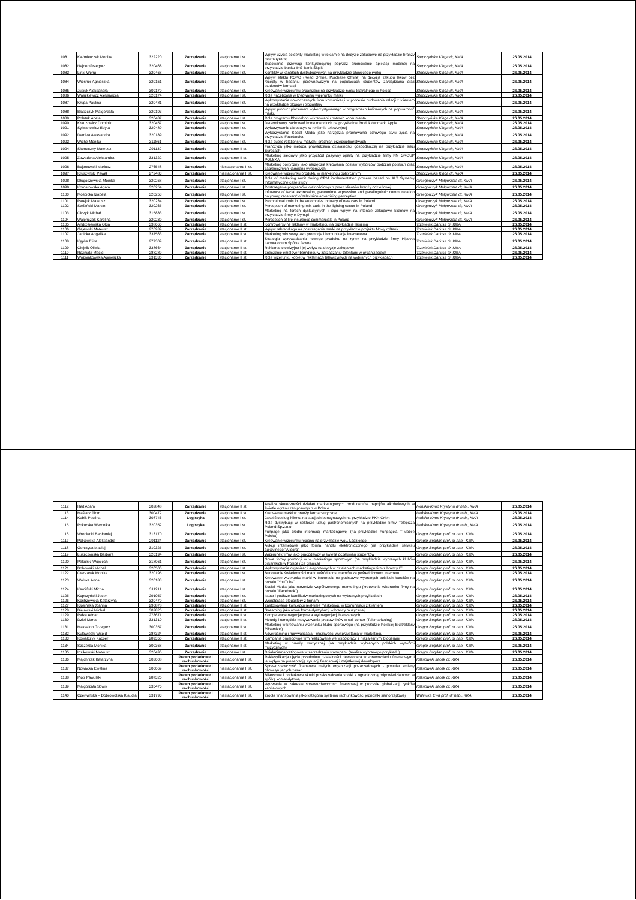| 1081 | Kaźmierczak Monika | 322220 | Zarządzanie | stacjonarne I st. | Wpływ użycia celebrity marketing w reklamie na decyzje zakupowe na przykładzie branży kosmetycznej | Stopczyńska Kinga dr, KMA | 26.05.2014 |
| 1082 | Najder Grzegorz | 320468 | Zarządzanie | stacjonarne I st. | Budowanie przewagi konkurencyjnej poprzez promowanie aplikacji mobilnej na przykładzie banku ING Bank Śląski | Stopczyńska Kinga dr, KMA | 26.05.2014 |
| 1083 | Linxi Weng | 320468 | Zarządzanie | stacjonarne I st. | Konflikty w kanałach dystrybucyjnych na przykładzie chińskiego rynku | Stopczyńska Kinga dr, KMA | 26.05.2014 |
| 1084 | Wiesner Agnieszka | 320151 | Zarządzanie | stacjonarne I st. | Wpływ efektu ROPO (Read Online, Purchase Offline) na decyzje zakupu leków bez recepty w badaniu porównawczym na populacjach studentów zarządzania oraz studentów farmacji | Stopczyńska Kinga dr, KMA | 26.05.2014 |
| 1085 | Jusiuk Aleksandra | 309170 | Zarządzanie | stacjonarne I st. | Kreowanie wizerunku organizacji na przykładzie rynku teatralnego w Polsce | Stopczyńska Kinga dr, KMA | 26.05.2014 |
| 1086 | Waszkiewicz Aleksandra | 320174 | Zarządzanie | stacjonarne I st. | Rola Facebooka w kreowaniu wizerunku marki. | Stopczyńska Kinga dr, KMA | 26.05.2014 |
| 1087 | Krupa Paulina | 320481 | Zarządzanie | stacjonarne I st. | Wykorzystanie nowoczesnych form komunikacji w procesie budowania relacji z klientem na przykładzie blogów i blogosfery | Stopczyńska Kinga dr, KMA | 26.05.2014 |
| 1088 | Błaszczyk Małgorzata | 320193 | Zarządzanie | stacjonarne I st. | Wpływ product placement wykorzystywanego w programach kulinarnych na popularność marki. | Stopczyńska Kinga dr, KMA | 26.05.2014 |
| 1089 | Poletek Aneta | 320487 | Zarządzanie | stacjonarne I st. | Rola programu Photoshop w kreowaniu potrzeb konsumenta | Stopczyńska Kinga dr, KMA | 26.05.2014 |
| 1090 | Krauzowicz Dominik | 320457 | Zarządzanie | stacjonarne I st. | Determinanty zachowań konsumenckich na przykładzie Produktów marki Apple | Stopczyńska Kinga dr, KMA | 26.05.2014 |
| 1091 | Sylwanowicz Edyta | 320489 | Zarządzanie | stacjonarne I st. | Wykorzystanie akrobatyki w reklamie telewizyjnej | Stopczyńska Kinga dr, KMA | 26.05.2014 |
| 1092 | Damiza Aleksandra | 320189 | Zarządzanie | stacjonarne I st. | Wykorzystanie Social Media jako narzędzia promowania zdrowego stylu życia na przykładzie Facebooka | Stopczyńska Kinga dr, KMA | 26.05.2014 |
| 1093 | Wiche Monika | 311861 | Zarządzanie | stacjonarne I st. | Rola public relations w małych i średnich przedsiębiorstwach | Stopczyńska Kinga dr, KMA | 26.05.2014 |
| 1094 | Skoneczny Mateusz | 291139 | Zarządzanie | stacjonarne II st. | Franczyza jako metoda prowadzenia działalności gospodarczej na przykładzie sieci Eurocash | Stopczyńska Kinga dr, KMA | 26.05.2014 |
| 1095 | Zawadzka Aleksandra | 331322 | Zarządzanie | stacjonarne II st. | Marketing sieciowy jako przychód pasywny oparty na przykładzie firmy FM GROUP POLSKA | Stopczyńska Kinga dr, KMA | 26.05.2014 |
| 1096 | Bojanowski Mariusz | 276548 | Zarządzanie | niestacjonarne II st. | Marketing polityczny jako narzędzie kreowania postaw wyborców podczas polskich oraz zagranicznych kampanii wyborczych | Stopczyńska Kinga dr, KMA | 26.05.2014 |
| 1097 | Kruszyński Paweł | 272483 | Zarządzanie | niestacjonarne II st. | Kreowanie wizerunku produktu w marketingu politycznym | Stopczyńska Kinga dr, KMA | 26.05.2014 |
| 1098 | Długoszewska Monika | 320268 | Zarządzanie | stacjonarne I st. | Role of marketing audit during CRM implementation process based on ALT Systemy Informatyczne case study | Grzegorczyk Małgorzata dr, KMA | 26.05.2014 |
| 1099 | Kornatowska Agata | 320254 | Zarządzanie | stacjonarne I st. | Postrzeganie programów lojalnościowych przez klientów branży odzieżowej | Grzegorczyk Małgorzata dr, KMA | 26.05.2014 |
| 1100 | Mościcka Izabela | 320253 | Zarządzanie | stacjonarne I st. | Influence of facial expression, pantomime expression and paralinguistic communication on young receivers' of television advertising perception | Grzegorczyk Małgorzata dr, KMA | 26.05.2014 |
| 1101 | Patejuk Mateusz | 320234 | Zarządzanie | stacjonarne I st. | Promotional tools in the automotive industry of new cars in Poland | Grzegorczyk Małgorzata dr, KMA | 26.05.2014 |
| 1102 | Stefański Marcin | 320265 | Zarządzanie | stacjonarne I st. | Perception of marketing-mix tools in the lighting sector in Poland | Grzegorczyk Małgorzata dr, KMA | 26.05.2014 |
| 1103 | Olczyk Michał | 315883 | Zarządzanie | stacjonarne I st. | Marketing na forach dyskusyjnych i jego wpływ na intencje zakupowe klientów na przykładzie firmy e-Dym.pl | Grzegorczyk Małgorzata dr, KMA | 26.05.2014 |
| 1104 | Walenczak Karolina | 320230 | Zarządzanie | stacjonarne I st. | Perception of life insurance commercials in Poland | Grzegorczyk Małgorzata dr, KMA | 26.05.2014 |
| 1105 | Andrzejewska Olga | 338660 | Zarządzanie | stacjonarne II st. | Kontrowersyjne reklamy w marketingu na przykładzie rasizmu | Trzmielak Dariusz dr, KMA | 26.05.2014 |
| 1106 | Gajewski Mateusz | 276939 | Zarządzanie | stacjonarne II st. | Wpływ rebrandingu na postrzeganie marki na przykładzie projektu Nowy mBank | Trzmielak Dariusz dr, KMA | 26.05.2014 |
| 1107 | Janicka Angelika | 337563 | Zarządzanie | stacjonarne II st. | Marketing wirusowy jako promocja i komunikacja internetowa | Trzmielak Dariusz dr, KMA | 26.05.2014 |
| 1108 | Kępka Eliza | 277309 | Zarządzanie | stacjonarne II st. | Strategia wprowadzania nowego produktu na rynek na przykładzie firmy Hipovet Laboratorium Spółka Jawna | Trzmielak Dariusz dr, KMA | 26.05.2014 |
| 1109 | Olejnik Oliwia | 338664 | Zarządzanie | stacjonarne II st. | Reklama telewizyjna i jej wpływ na decyzje zakupowe | Trzmielak Dariusz dr, KMA | 26.05.2014 |
| 1110 | Rożniata Maciej | 288289 | Zarządzanie | stacjonarne II st. | Znaczenie employer barndingu w zarządzaniu talentami w organizacjach | Trzmielak Dariusz dr, KMA | 26.05.2014 |
| 1111 | Woźniakowska Agnieszka | 331330 | Zarządzanie | stacjonarne II st. | Rola wizerunku kobiet w reklamach telewizyjnych na wybranych przykładach | Trzmielak Dariusz dr, KMA | 26.05.2014 |
| 1112 | Heit Adam | 302848 | Zarządzanie | stacjonarne II st. | Analiza skuteczności działań marketingowych producentów napojów alkoholowych w świetle ograniczeń prawnych w Polsce | Iwińska-Knop Krystyna dr hab., KMA | 26.05.2014 |
| 1113 | Maślarz Piotr | 300472 | Zarządzanie | stacjonarne II st. | Kreowanie marki w branży farmaceutycznej | Iwińska-Knop Krystyna dr hab., KMA | 26.05.2014 |
| 1114 | Kubik Paulina | 308746 | Logistyka | stacjonarne I st. | Jakość obsługi klienta na stacjach benzynowych na przykładzie PKN Orlen | Iwińska-Knop Krystyna dr hab., KMA | 26.05.2014 |
| 1115 | Pokorska Weronika | 320352 | Logistyka | stacjonarne I st. | Rola dystrybucji w sektorze usług gastronomicznych na przykładzie firmy Telepizza Poland Sp.z.o.o. | Iwińska-Knop Krystyna dr hab., KMA | 26.05.2014 |
| 1116 | Wroniecki Bartłomiej | 313170 | Zarządzanie | stacjonarne I st. | Funpage jako źródło informacji marketingowej (na przykładzie Funpage'a T-Mobile Polska) | Gregor Bogdan prof. dr hab., KMA | 26.05.2014 |
| 1117 | Polkowska Aleksandra | 291124 | Zarządzanie | stacjonarne I st. | Kreowanie wizerunku regionu na przykładzie woj.. Łódzkiego | Gregor Bogdan prof. dr hab., KMA | 26.05.2014 |
| 1118 | Gorczyca Maciej | 310325 | Zarządzanie | stacjonarne I st. | Aukcjr internetowe jako forma handlu elektronicxznego (na przykładzie serwisu aukcyjnego "Allegro" | Gregor Bogdan prof. dr hab., KMA | 26.05.2014 |
| 1119 | Łuszczyńska Barbara | 320194 | Zarządzanie | stacjonarne I st. | Wizerunek firmy jako pracodawcy w świetle oczekiwań studentów | Gregor Bogdan prof. dr hab., KMA | 26.05.2014 |
| 1120 | Pakulski Wojciech | 318061 | Zarządzanie | stacjonarne I st. | Nowe formy promocji w w marketingu sportowym (na przykładzie wybranych klubów piłkarskich w Polsce i za granicą) | Gregor Bogdan prof. dr hab., KMA | 26.05.2014 |
| 1121 | Bobowski Michał | 320500 | Zarządzanie | stacjonarne I st. | Wykorzystanie organizacji e-sportowych w działaniach marketingu firm z branży IT | Gregor Bogdan prof. dr hab., KMA | 26.05.2014 |
| 1122 | Owczarek Monika | 320195 | Zarządzanie | stacjonarne I st. | Budowanie świadomości marki wśród konsumentów za pośrednictwem Internetu | Gregor Bogdan prof. dr hab., KMA | 26.05.2014 |
| 1123 | Wolska Anna | 320183 | Zarządzanie | stacjonarne I st. | Kreowanie wizerunku marki w Internecie na podstawie wybranych polskich kanałów na portalu "YouTube" | Gregor Bogdan prof. dr hab., KMA | 26.05.2014 |
| 1124 | Kamiński Michał | 311211 | Zarządzanie | stacjonarne I st. | Social Media jako narzędzie współczesnego marketingu (kreowanie wizerunku firmy na portalu "Facebook") | Gregor Bogdan prof. dr hab., KMA | 26.05.2014 |
| 1125 | Kopczyński Jacek | 291057 | Zarządzanie | stacjonarne I st. | Istota i podłoże konfliktów marketingowych na wybranych przykładach | Gregor Bogdan prof. dr hab., KMA | 26.05.2014 |
| 1126 | Kostrzewska Katarzyna | 320470 | Zarządzanie | stacjonarne I st. | Współpraca blogosfery z firmami | Gregor Bogdan prof. dr hab., KMA | 26.05.2014 |
| 1127 | Kłosińska Joanna | 290878 | Zarządzanie | stacjonarne II st. | Zastosowanie koncepcji real-time marketingu w komunikacji z klientem | Gregor Bogdan prof. dr hab., KMA | 26.05.2014 |
| 1128 | Bielawski Michał | 302826 | Zarządzanie | stacjonarne II st. | Streaming jako nowa forma dystrybucji w branży muzycznej | Gregor Bogdan prof. dr hab., KMA | 26.05.2014 |
| 1129 | Pałka Adrian | 278671 | Zarządzanie | stacjonarne II st. | Kompetencje negocjacyjne a styl negocjacji biznesowych | Gregor Bogdan prof. dr hab., KMA | 26.05.2014 |
| 1130 | Dziel Marta | 331310 | Zarządzanie | stacjonarne II st. | Metody i narzędzia motywowania pracowników w call center (Telemarketing) | Gregor Bogdan prof. dr hab., KMA | 26.05.2014 |
| 1131 | Maksalon Grzegorz | 300357 | Zarządzanie | stacjonarne II st. | Marketing w kreowaniu wizerunku klubu sportowego (na przykładzie Polskiej Ekstraklasy Piłkarskiej) | Gregor Bogdan prof. dr hab., KMA | 26.05.2014 |
| 1132 | Kulawiecki Witold | 287324 | Zarządzanie | stacjonarne II st. | Advergaming i ngrywalizacja - możliwości wykorzystania w marketingu | Gregor Bogdan prof. dr hab., KMA | 26.05.2014 |
| 1133 | Kowalczyk Kacper | 289350 | Zarządzanie | stacjonarne II st. | Kampanie promocyjne firm realizowane we współpracy z niezależnymi blogerami | Gregor Bogdan prof. dr hab., KMA | 26.05.2014 |
| 1134 | Szczerba Monika | 300368 | Zarządzanie | stacjonarne II st. | Marketing w branży muzycznej (na przykładzie wybranych polskich wytwórni muzycznych) | Gregor Bogdan prof. dr hab., KMA | 26.05.2014 |
| 1135 | Idzikowski Mateusz | 320496 | Zarządzanie | stacjonarne I st. | Działaniamarketingowe w zarzadzaniu startupami (analiza wybranego przykładu) | Gregor Bogdan prof. dr hab., KMA | 26.05.2014 |
| 1136 | Majchrzak Katarzyna | 303008 | Prawo podatkowe i rachunkowość | niestacjonarne II st. | Reklasyfikacja ujęcia przedmiotu działalności dewelopera w sprawozdaniu finansowym i jej wpływ na prezentację sytuacji finansowej i majątkowej dewelopera | Kalinowski Jacek dr, KRA | 26.05.2014 |
| 1137 | Nowacka Ewelina | 300069 | Prawo podatkowe i rachunkowość | niestacjonarne II st. | Sprawozdawczość finansowa małych organizacji pozarządowych - postulat zmiany obowiązujących zasad | Kalinowski Jacek dr, KRA | 26.05.2014 |
| 1138 | Piotr Pawulski | 287326 | Prawo podatkowe i rachunkowość | niestacjonarne II st. | Bilansowe i podatkowe skutki przekształcenia spółki z ograniczoną odpowiedzialności w spółkę komandytową | Kalinowski Jacek dr, KRA | 26.05.2014 |
| 1139 | Małgorzata Sowik | 335476 | Prawo podatkowe i rachunkowość | niestacjonarne II st. | Wyzwania w zakresie sprawozdawczości finansowej w procesie globalizacji rynków kapitałowych | Kalinowski Jacek dr, KRA | 26.05.2014 |
| 1140 | Czerwińska – Dobrowolska Klaudia | 331793 | Prawo podatkowe i rachunkowość | niestacjonarne II st. | Źródła finansowania jako kategoria systemu rachunkowości jednostki samorządowej | Walińska Ewa prof. dr hab., KRA | 26.05.2014 |